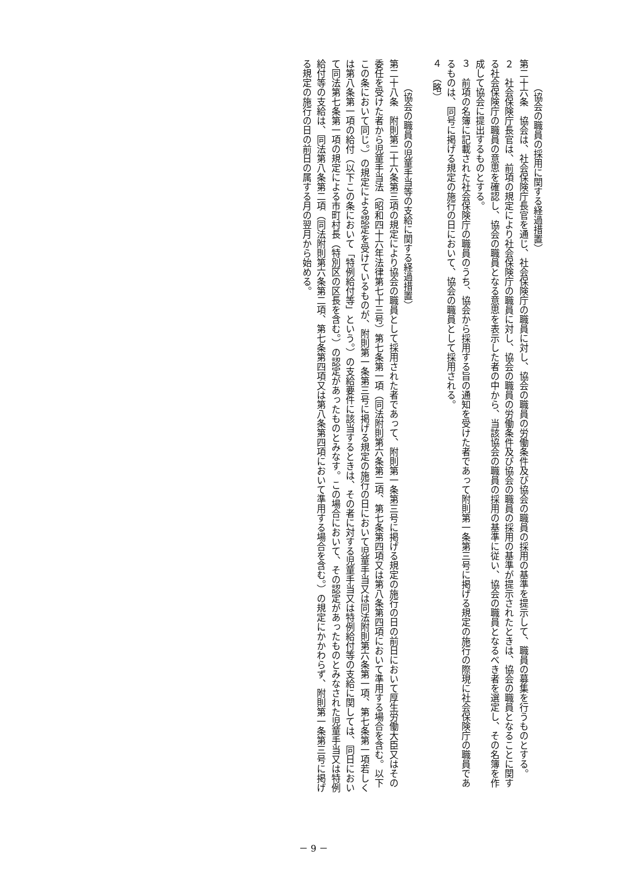（協会の職員の採用に関する経過措置）
第二十六条　協会は、社会保険庁長官を通じ、社会保険庁の職員に対し、協会の職員の労働条件及び協会の職員の採用の基準を提示して、職員の募集を行うものとする。
２　社会保険庁長官は、前項の規定により社会保険庁の職員に対し、協会の職員の労働条件及び協会の職員の採用の基準が提示されたときは、協会の職員となることに関する社会保険庁の職員の意思を確認し、協会の職員となる意思を表示した者の中から、当該協会の職員の採用の基準に従い、協会の職員となるべき者を選定し、その名簿を作成して協会に提出するものとする。
３　前項の名簿に記載された社会保険庁の職員のうち、協会から採用する旨の通知を受けた者であって附則第一条第三号に掲げる規定の施行の際現に社会保険庁の職員であるものは、同号に掲げる規定の施行の日において、協会の職員として採用される。
４　（略）
（協会の職員の児童手当等の支給に関する経過措置）
第二十八条　附則第二十六条第三項の規定により協会の職員として採用された者であって、附則第一条第三号に掲げる規定の施行の日の前日において厚生労働大臣又はその委任を受けた者から児童手当法（昭和四十六年法律第七十三号）第七条第一項（同法附則第六条第二項、第七条第四項又は第八条第四項において準用する場合を含む。以下この条において同じ。）の規定による認定を受けているものが、附則第一条第三号に掲げる規定の施行の日において児童手当又は同法附則第六条第一項、第七条第一項若しくは第八条第一項の給付（以下この条において「特例給付等」という。）の支給要件に該当するときは、その者に対する児童手当又は特例給付等の支給に関しては、同日において同法第七条第一項の規定による市町村長（特別区の区長を含む。）の認定があったものとみなす。この場合において、その認定があったものとみなされた児童手当又は特例給付等の支給は、同法第八条第二項（同法附則第六条第二項、第七条第四項又は第八条第四項において準用する場合を含む。）の規定にかかわらず、附則第一条第三号に掲げる規定の施行の日の前日の属する月の翌月から始める。
－ 9 －